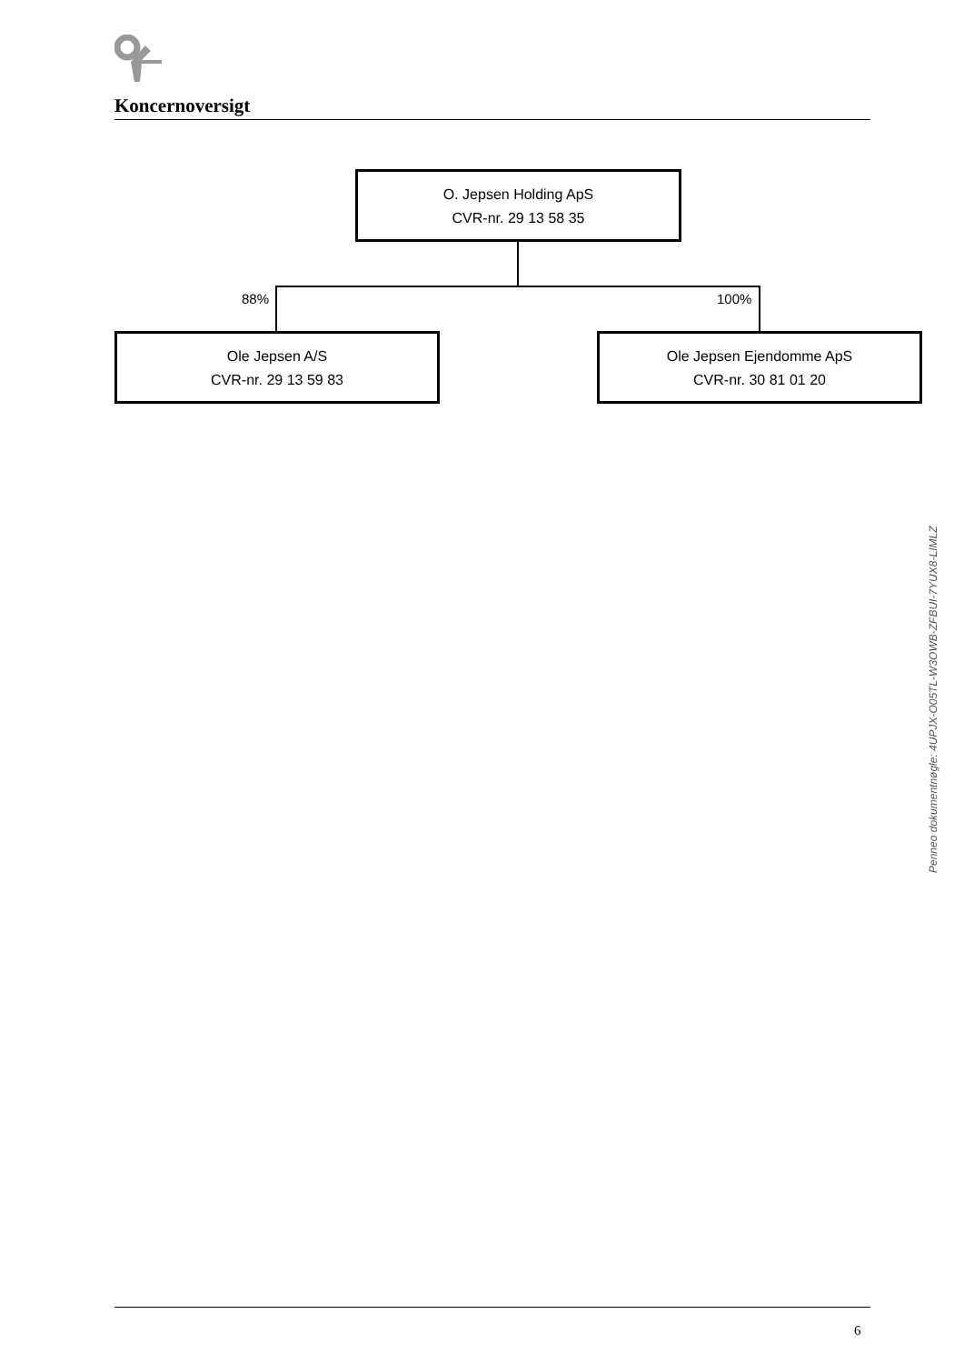Koncernoversigt
O. Jepsen Holding ApS
CVR-nr. 29 13 58 35
88% 100%
Ole Jepsen A/S
CVR-nr. 29 13 59 83
Ole Jepsen Ejendomme ApS
CVR-nr. 30 81 01 20
Penneo dokumentnøgle: 4UPJX-O05TL-W3OWB-ZFBUI-7YUX8-LIMLZ
6